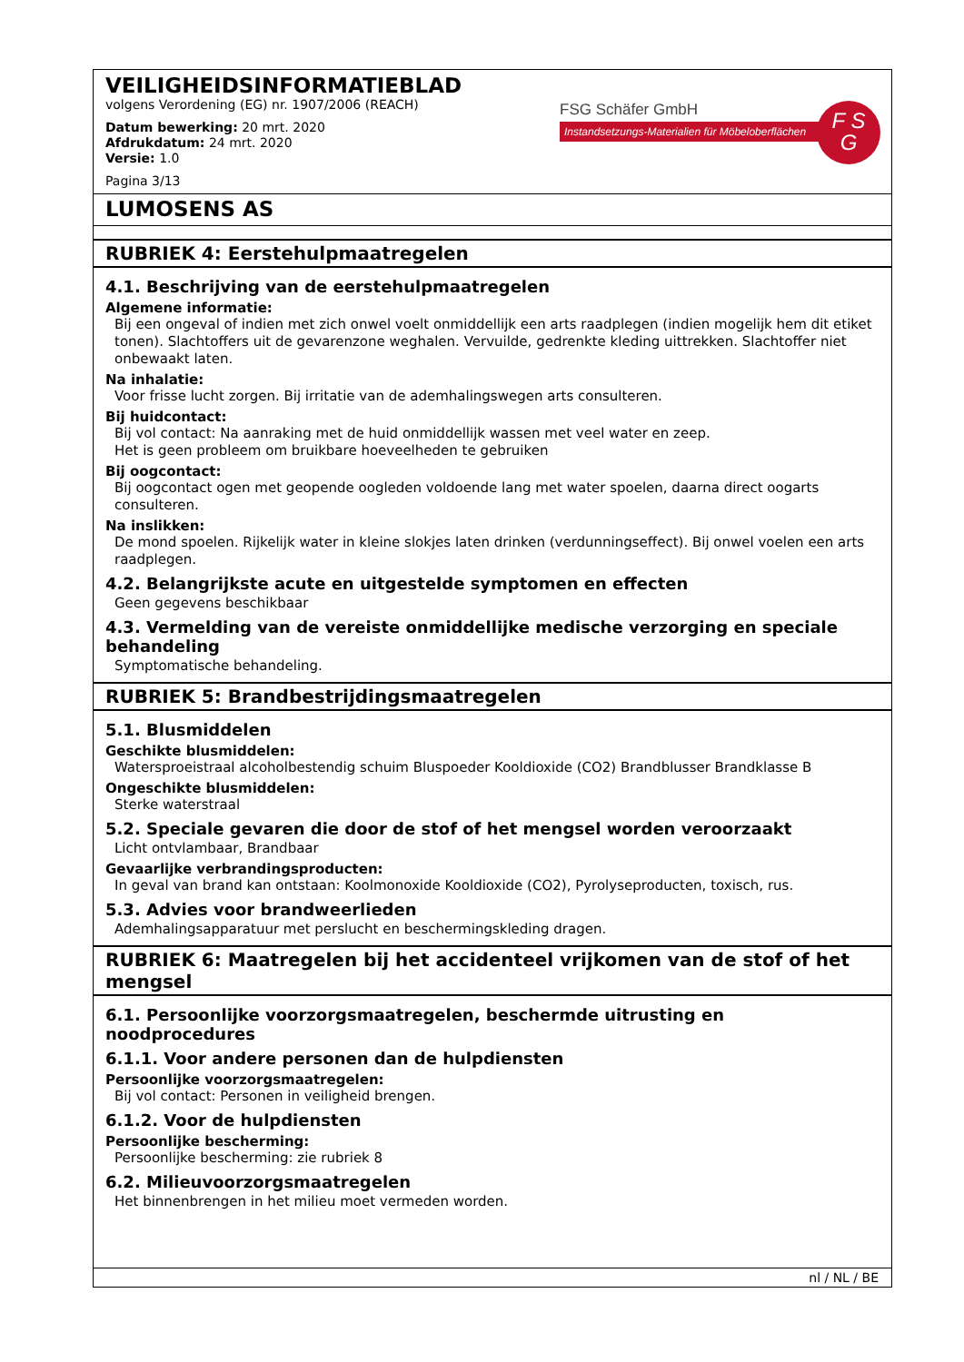VEILIGHEIDSINFORMATIEBLAD
volgens Verordening (EG) nr. 1907/2006 (REACH)
Datum bewerking: 20 mrt. 2020
Afdrukdatum: 24 mrt. 2020
Versie: 1.0
Pagina 3/13
FSG Schäfer GmbH
Instandsetzungs-Materialien für Möbeloberflächen
F S
G
LUMOSENS AS
RUBRIEK 4: Eerstehulpmaatregelen
4.1. Beschrijving van de eerstehulpmaatregelen
Algemene informatie:
Bij een ongeval of indien met zich onwel voelt onmiddellijk een arts raadplegen (indien mogelijk hem dit etiket tonen). Slachtoffers uit de gevarenzone weghalen. Vervuilde, gedrenkte kleding uittrekken. Slachtoffer niet onbewaakt laten.
Na inhalatie:
Voor frisse lucht zorgen. Bij irritatie van de ademhalingswegen arts consulteren.
Bij huidcontact:
Bij vol contact: Na aanraking met de huid onmiddellijk wassen met veel water en zeep.
Het is geen probleem om bruikbare hoeveelheden te gebruiken
Bij oogcontact:
Bij oogcontact ogen met geopende oogleden voldoende lang met water spoelen, daarna direct oogarts consulteren.
Na inslikken:
De mond spoelen. Rijkelijk water in kleine slokjes laten drinken (verdunningseffect). Bij onwel voelen een arts raadplegen.
4.2. Belangrijkste acute en uitgestelde symptomen en effecten
Geen gegevens beschikbaar
4.3. Vermelding van de vereiste onmiddellijke medische verzorging en speciale behandeling
Symptomatische behandeling.
RUBRIEK 5: Brandbestrijdingsmaatregelen
5.1. Blusmiddelen
Geschikte blusmiddelen:
Watersproeistraal alcoholbestendig schuim Bluspoeder Kooldioxide (CO2) Brandblusser Brandklasse B
Ongeschikte blusmiddelen:
Sterke waterstraal
5.2. Speciale gevaren die door de stof of het mengsel worden veroorzaakt
Licht ontvlambaar, Brandbaar
Gevaarlijke verbrandingsproducten:
In geval van brand kan ontstaan: Koolmonoxide Kooldioxide (CO2), Pyrolyseproducten, toxisch, rus.
5.3. Advies voor brandweerlieden
Ademhalingsapparatuur met perslucht en beschermingskleding dragen.
RUBRIEK 6: Maatregelen bij het accidenteel vrijkomen van de stof of het mengsel
6.1. Persoonlijke voorzorgsmaatregelen, beschermde uitrusting en noodprocedures
6.1.1. Voor andere personen dan de hulpdiensten
Persoonlijke voorzorgsmaatregelen:
Bij vol contact: Personen in veiligheid brengen.
6.1.2. Voor de hulpdiensten
Persoonlijke bescherming:
Persoonlijke bescherming: zie rubriek 8
6.2. Milieuvoorzorgsmaatregelen
Het binnenbrengen in het milieu moet vermeden worden.
nl / NL / BE